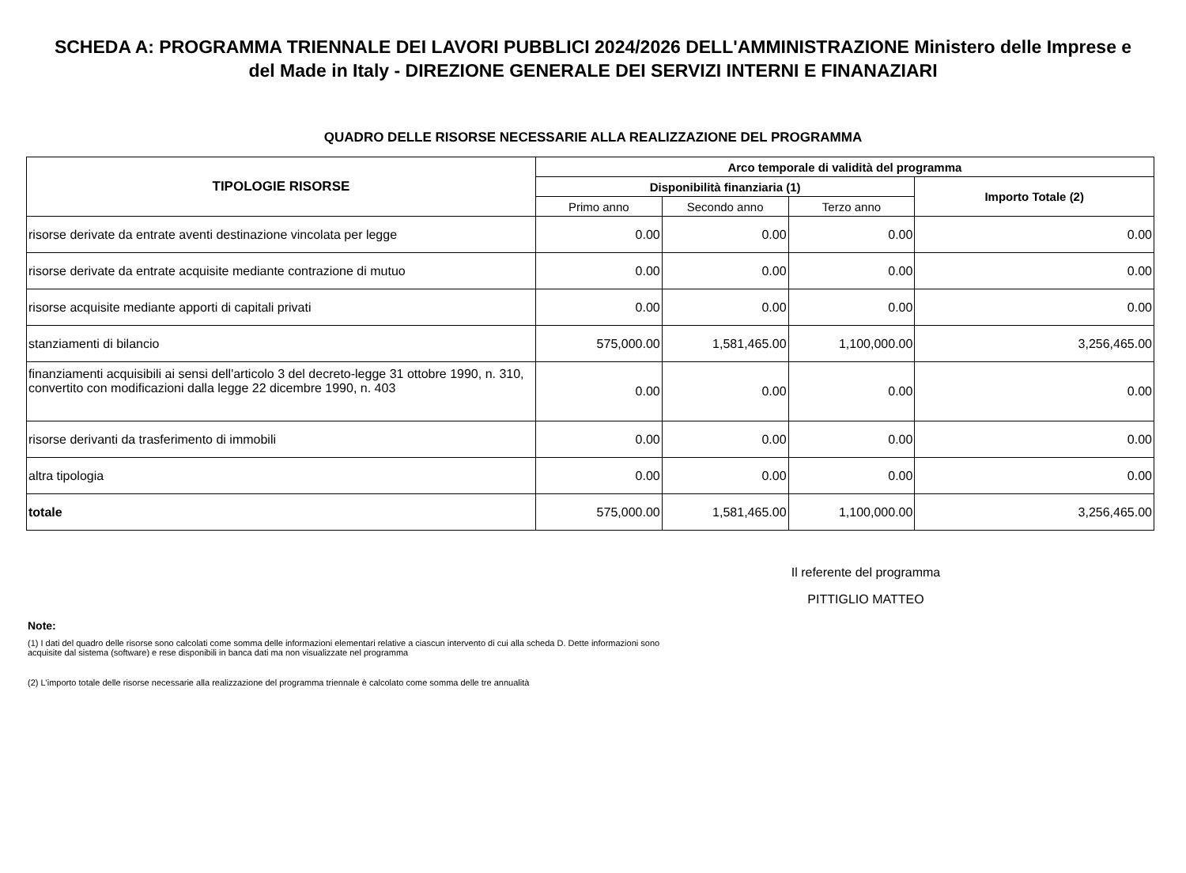SCHEDA A: PROGRAMMA TRIENNALE DEI LAVORI PUBBLICI 2024/2026 DELL'AMMINISTRAZIONE Ministero delle Imprese e del Made in Italy - DIREZIONE GENERALE DEI SERVIZI INTERNI E FINANAZIARI
QUADRO DELLE RISORSE NECESSARIE ALLA REALIZZAZIONE DEL PROGRAMMA
| TIPOLOGIE RISORSE | Arco temporale di validità del programma | | | |
| --- | --- | --- | --- | --- |
| | Disponibilità finanziaria (1) | | | Importo Totale (2) |
| | Primo anno | Secondo anno | Terzo anno | |
| risorse derivate da entrate aventi destinazione vincolata per legge | 0.00 | 0.00 | 0.00 | 0.00 |
| risorse derivate da entrate acquisite mediante contrazione di mutuo | 0.00 | 0.00 | 0.00 | 0.00 |
| risorse acquisite mediante apporti di capitali privati | 0.00 | 0.00 | 0.00 | 0.00 |
| stanziamenti di bilancio | 575,000.00 | 1,581,465.00 | 1,100,000.00 | 3,256,465.00 |
| finanziamenti acquisibili ai sensi dell'articolo 3 del decreto-legge 31 ottobre 1990, n. 310, convertito con modificazioni dalla legge 22 dicembre 1990, n. 403 | 0.00 | 0.00 | 0.00 | 0.00 |
| risorse derivanti da trasferimento di immobili | 0.00 | 0.00 | 0.00 | 0.00 |
| altra tipologia | 0.00 | 0.00 | 0.00 | 0.00 |
| totale | 575,000.00 | 1,581,465.00 | 1,100,000.00 | 3,256,465.00 |
Il referente del programma
PITTIGLIO MATTEO
Note:
(1) I dati del quadro delle risorse sono calcolati come somma delle informazioni elementari relative a ciascun intervento di cui alla scheda D. Dette informazioni sono acquisite dal sistema (software) e rese disponibili in banca dati ma non visualizzate nel programma
(2) L'importo totale delle risorse necessarie alla realizzazione del programma triennale è calcolato come somma delle tre annualità